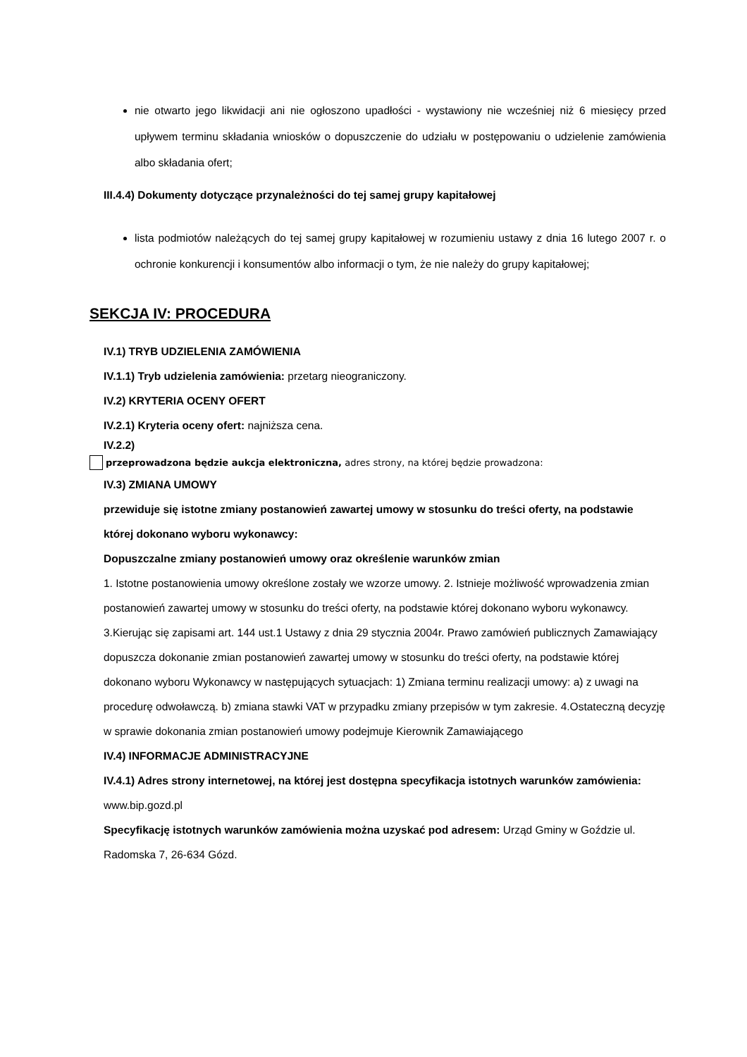nie otwarto jego likwidacji ani nie ogłoszono upadłości - wystawiony nie wcześniej niż 6 miesięcy przed upływem terminu składania wniosków o dopuszczenie do udziału w postępowaniu o udzielenie zamówienia albo składania ofert;
III.4.4) Dokumenty dotyczące przynależności do tej samej grupy kapitałowej
lista podmiotów należących do tej samej grupy kapitałowej w rozumieniu ustawy z dnia 16 lutego 2007 r. o ochronie konkurencji i konsumentów albo informacji o tym, że nie należy do grupy kapitałowej;
SEKCJA IV: PROCEDURA
IV.1) TRYB UDZIELENIA ZAMÓWIENIA
IV.1.1) Tryb udzielenia zamówienia: przetarg nieograniczony.
IV.2) KRYTERIA OCENY OFERT
IV.2.1) Kryteria oceny ofert: najniższa cena.
IV.2.2)
przeprowadzona będzie aukcja elektroniczna, adres strony, na której będzie prowadzona:
IV.3) ZMIANA UMOWY
przewiduje się istotne zmiany postanowień zawartej umowy w stosunku do treści oferty, na podstawie której dokonano wyboru wykonawcy:
Dopuszczalne zmiany postanowień umowy oraz określenie warunków zmian
1. Istotne postanowienia umowy określone zostały we wzorze umowy. 2. Istnieje możliwość wprowadzenia zmian postanowień zawartej umowy w stosunku do treści oferty, na podstawie której dokonano wyboru wykonawcy. 3.Kierując się zapisami art. 144 ust.1 Ustawy z dnia 29 stycznia 2004r. Prawo zamówień publicznych Zamawiający dopuszcza dokonanie zmian postanowień zawartej umowy w stosunku do treści oferty, na podstawie której dokonano wyboru Wykonawcy w następujących sytuacjach: 1) Zmiana terminu realizacji umowy: a) z uwagi na procedurę odwoławczą. b) zmiana stawki VAT w przypadku zmiany przepisów w tym zakresie. 4.Ostateczną decyzję w sprawie dokonania zmian postanowień umowy podejmuje Kierownik Zamawiającego
IV.4) INFORMACJE ADMINISTRACYJNE
IV.4.1) Adres strony internetowej, na której jest dostępna specyfikacja istotnych warunków zamówienia: www.bip.gozd.pl
Specyfikację istotnych warunków zamówienia można uzyskać pod adresem: Urząd Gminy w Goździe ul. Radomska 7, 26-634 Gózd.